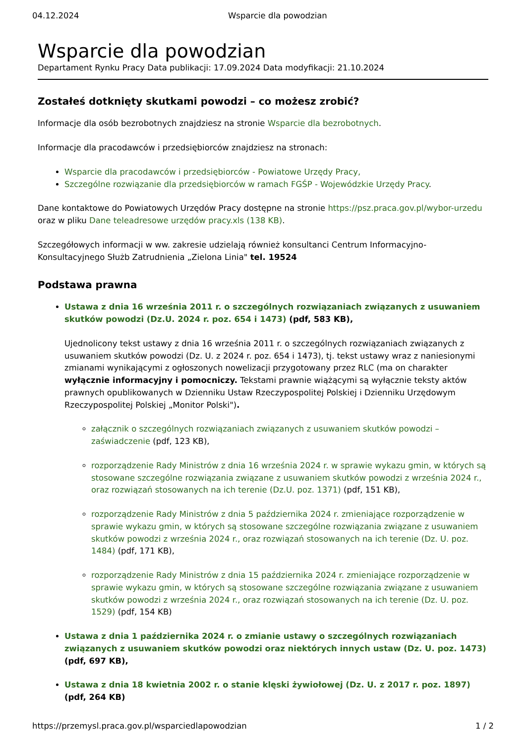04.12.2024 Wsparcie dla powodzian
Wsparcie dla powodzian
Departament Rynku Pracy Data publikacji: 17.09.2024 Data modyfikacji: 21.10.2024
Zostałeś dotknięty skutkami powodzi – co możesz zrobić?
Informacje dla osób bezrobotnych znajdziesz na stronie Wsparcie dla bezrobotnych.
Informacje dla pracodawców i przedsiębiorców znajdziesz na stronach:
Wsparcie dla pracodawców i przedsiębiorców - Powiatowe Urzędy Pracy,
Szczególne rozwiązanie dla przedsiębiorców w ramach FGŚP - Wojewódzkie Urzędy Pracy.
Dane kontaktowe do Powiatowych Urzędów Pracy dostępne na stronie https://psz.praca.gov.pl/wybor-urzedu oraz w pliku Dane teleadresowe urzędów pracy.xls (138 KB).
Szczegółowych informacji w ww. zakresie udzielają również konsultanci Centrum Informacyjno-Konsultacyjnego Służb Zatrudnienia „Zielona Linia" tel. 19524
Podstawa prawna
Ustawa z dnia 16 września 2011 r. o szczególnych rozwiązaniach związanych z usuwaniem skutków powodzi (Dz.U. 2024 r. poz. 654 i 1473) (pdf, 583 KB),
Ujednolicony tekst ustawy z dnia 16 września 2011 r. o szczególnych rozwiązaniach związanych z usuwaniem skutków powodzi (Dz. U. z 2024 r. poz. 654 i 1473), tj. tekst ustawy wraz z naniesionymi zmianami wynikającymi z ogłoszonych nowelizacji przygotowany przez RLC (ma on charakter wyłącznie informacyjny i pomocniczy. Tekstami prawnie wiążącymi są wyłącznie teksty aktów prawnych opublikowanych w Dzienniku Ustaw Rzeczypospolitej Polskiej i Dzienniku Urzędowym Rzeczypospolitej Polskiej „Monitor Polski").
załącznik o szczególnych rozwiązaniach związanych z usuwaniem skutków powodzi – zaświadczenie (pdf, 123 KB),
rozporządzenie Rady Ministrów z dnia 16 września 2024 r. w sprawie wykazu gmin, w których są stosowane szczególne rozwiązania związane z usuwaniem skutków powodzi z września 2024 r., oraz rozwiązań stosowanych na ich terenie (Dz.U. poz. 1371) (pdf, 151 KB),
rozporządzenie Rady Ministrów z dnia 5 października 2024 r. zmieniające rozporządzenie w sprawie wykazu gmin, w których są stosowane szczególne rozwiązania związane z usuwaniem skutków powodzi z września 2024 r., oraz rozwiązań stosowanych na ich terenie (Dz. U. poz. 1484) (pdf, 171 KB),
rozporządzenie Rady Ministrów z dnia 15 października 2024 r. zmieniające rozporządzenie w sprawie wykazu gmin, w których są stosowane szczególne rozwiązania związane z usuwaniem skutków powodzi z września 2024 r., oraz rozwiązań stosowanych na ich terenie (Dz. U. poz. 1529) (pdf, 154 KB)
Ustawa z dnia 1 października 2024 r. o zmianie ustawy o szczególnych rozwiązaniach związanych z usuwaniem skutków powodzi oraz niektórych innych ustaw (Dz. U. poz. 1473) (pdf, 697 KB),
Ustawa z dnia 18 kwietnia 2002 r. o stanie klęski żywiołowej (Dz. U. z 2017 r. poz. 1897) (pdf, 264 KB)
https://przemysl.praca.gov.pl/wsparciedlapowodzian 1 / 2